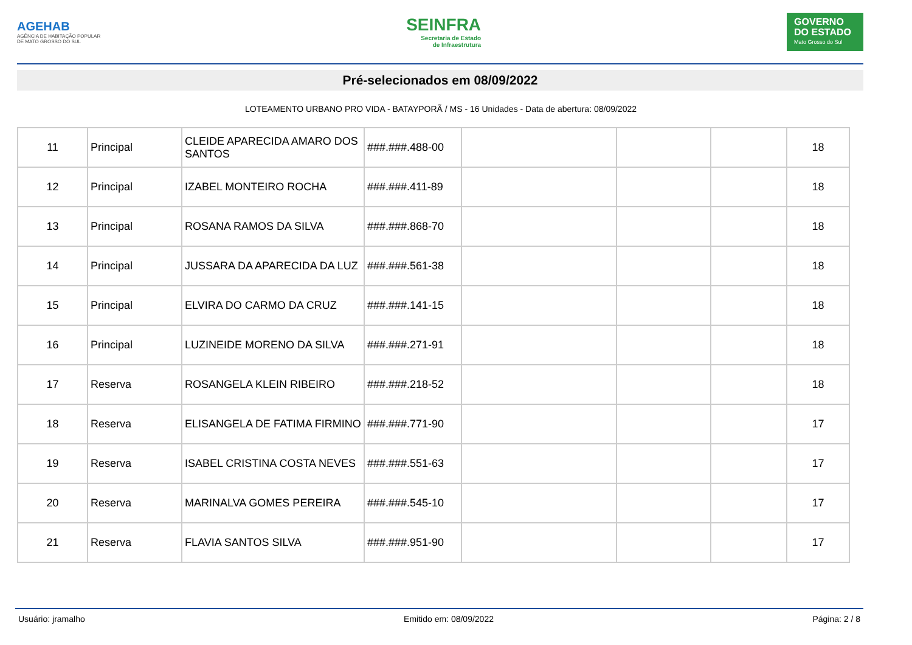AGEHAB
AGÊNCIA DE HABITAÇÃO POPULAR
DE MATO GROSSO DO SUL
SEINFRA
Secretaria de Estado
de Infraestrutura
GOVERNO
DO ESTADO
Mato Grosso do Sul
Pré-selecionados em 08/09/2022
LOTEAMENTO URBANO PRO VIDA - BATAYPORÃ / MS - 16 Unidades - Data de abertura: 08/09/2022
| 11 | Principal | CLEIDE APARECIDA AMARO DOS SANTOS | ###.###.488-00 | | | | 18 |
| 12 | Principal | IZABEL MONTEIRO ROCHA | ###.###.411-89 | | | | 18 |
| 13 | Principal | ROSANA RAMOS DA SILVA | ###.###.868-70 | | | | 18 |
| 14 | Principal | JUSSARA DA APARECIDA DA LUZ | ###.###.561-38 | | | | 18 |
| 15 | Principal | ELVIRA DO CARMO DA CRUZ | ###.###.141-15 | | | | 18 |
| 16 | Principal | LUZINEIDE MORENO DA SILVA | ###.###.271-91 | | | | 18 |
| 17 | Reserva | ROSANGELA KLEIN RIBEIRO | ###.###.218-52 | | | | 18 |
| 18 | Reserva | ELISANGELA DE FATIMA FIRMINO | ###.###.771-90 | | | | 17 |
| 19 | Reserva | ISABEL CRISTINA COSTA NEVES | ###.###.551-63 | | | | 17 |
| 20 | Reserva | MARINALVA GOMES PEREIRA | ###.###.545-10 | | | | 17 |
| 21 | Reserva | FLAVIA SANTOS SILVA | ###.###.951-90 | | | | 17 |
Usuário: jramalho Emitido em: 08/09/2022 Página: 2 / 8